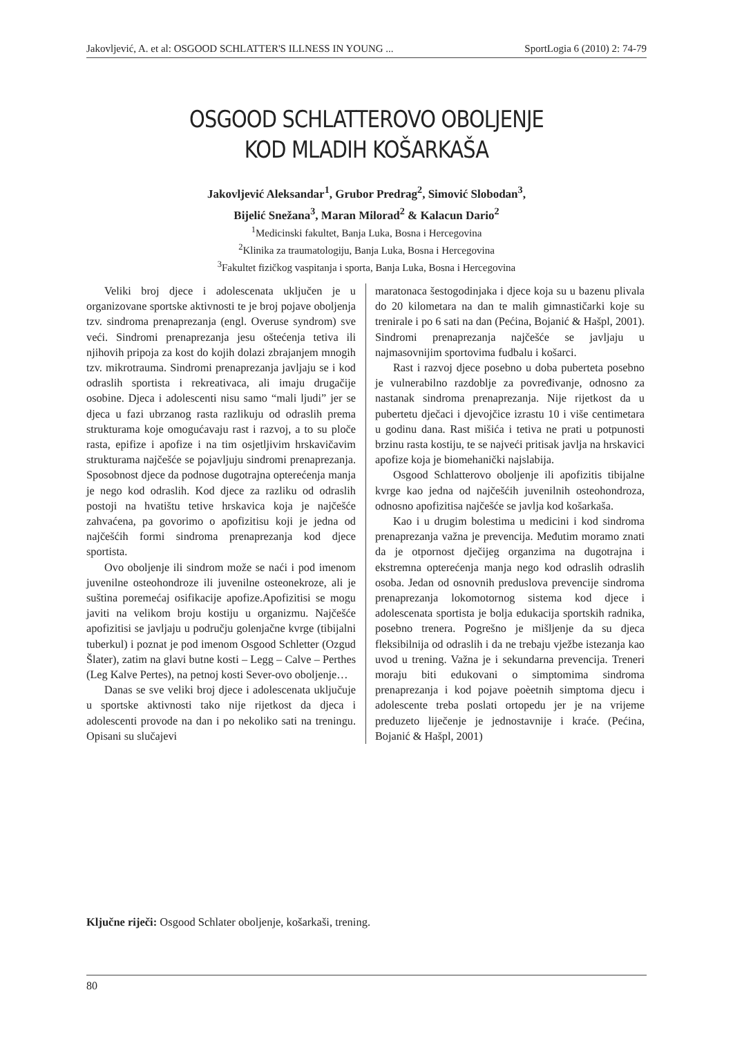Jakovljević, A. et al: OSGOOD SCHLATTER'S ILLNESS IN YOUNG ... SportLogia 6 (2010) 2: 74-79
OSGOOD SCHLATTEROVO OBOLJENJE
KOD MLADIH KOŠARKAŠA
Jakovljević Aleksandar<sup>1</sup>, Grubor Predrag<sup>2</sup>, Simović Slobodan<sup>3</sup>,
Bijelić Snežana<sup>3</sup>, Maran Milorad<sup>2</sup> & Kalacun Dario<sup>2</sup>
<sup>1</sup> Medicinski fakultet, Banja Luka, Bosna i Hercegovina
<sup>2</sup> Klinika za traumatologiju, Banja Luka, Bosna i Hercegovina
<sup>3</sup> Fakultet fizičkog vaspitanja i sporta, Banja Luka, Bosna i Hercegovina
Veliki broj djece i adolescenata uključen je u organizovane sportske aktivnosti te je broj pojave oboljenja tzv. sindroma prenaprezanja (engl. Overuse syndrom) sve veći. Sindromi prenaprezanja jesu oštećenja tetiva ili njihovih pripoja za kost do kojih dolazi zbrajanjem mnogih tzv. mikrotrauma. Sindromi prenaprezanja javljaju se i kod odraslih sportista i rekreativaca, ali imaju drugačije osobine. Djeca i adolescenti nisu samo “mali ljudi” jer se djeca u fazi ubrzanog rasta razlikuju od odraslih prema strukturama koje omogućavaju rast i razvoj, a to su ploče rasta, epifize i apofize i na tim osjetljivim hrskavičavim strukturama najčešće se pojavljuju sindromi prenaprezanja. Sposobnost djece da podnose dugotrajna opterećenja manja je nego kod odraslih. Kod djece za razliku od odraslih postoji na hvatištu tetive hrskavica koja je najčešće zahvaćena, pa govorimo o apofizitisu koji je jedna od najčešćih formi sindroma prenaprezanja kod djece sportista.
Ovo oboljenje ili sindrom može se naći i pod imenom juvenilne osteohondroze ili juvenilne osteonekroze, ali je suština poremećaj osifikacije apofize.Apofizitisi se mogu javiti na velikom broju kostiju u organizmu. Najčešće apofizitisi se javljaju u području golenjačne kvrge (tibijalni tuberkul) i poznat je pod imenom Osgood Schletter (Ozgud Šlater), zatim na glavi butne kosti – Legg – Calve – Perthes (Leg Kalve Pertes), na petnoj kosti Sever-ovo oboljenje…
Danas se sve veliki broj djece i adolescenata uključuje u sportske aktivnosti tako nije rijetkost da djeca i adolescenti provode na dan i po nekoliko sati na treningu. Opisani su slučajevi
maratonaca šestogodinjaka i djece koja su u bazenu plivala do 20 kilometara na dan te malih gimnastičarki koje su trenirale i po 6 sati na dan (Pećina, Bojanić & Hašpl, 2001). Sindromi prenaprezanja najčešće se javljaju u najmasovnijim sportovima fudbalu i košarci.
Rast i razvoj djece posebno u doba puberteta posebno je vulnerabilno razdoblje za povređivanje, odnosno za nastanak sindroma prenaprezanja. Nije rijetkost da u pubertetu dječaci i djevojčice izrastu 10 i više centimetara u godinu dana. Rast mišića i tetiva ne prati u potpunosti brzinu rasta kostiju, te se najveći pritisak javlja na hrskavici apofize koja je biomehanički najslabija.
Osgood Schlatterovo oboljenje ili apofizitis tibijalne kvrge kao jedna od najčešćih juvenilnih osteohondroza, odnosno apofizitisa najčešće se javlja kod košarkaša.
Kao i u drugim bolestima u medicini i kod sindroma prenaprezanja važna je prevencija. Međutim moramo znati da je otpornost dječijeg organzima na dugotrajna i ekstremna opterećenja manja nego kod odraslih odraslih osoba. Jedan od osnovnih preduslova prevencije sindroma prenaprezanja lokomotornog sistema kod djece i adolescenata sportista je bolja edukacija sportskih radnika, posebno trenera. Pogrešno je mišljenje da su djeca fleksibilnija od odraslih i da ne trebaju vježbe istezanja kao uvod u trening. Važna je i sekundarna prevencija. Treneri moraju biti edukovani o simptomima sindroma prenaprezanja i kod pojave poèetnih simptoma djecu i adolescente treba poslati ortopedu jer je na vrijeme preduzeto liječenje je jednostavnije i kraće. (Pećina, Bojanić & Hašpl, 2001)
Ključne riječi: Osgood Schlater oboljenje, košarkaši, trening.
80